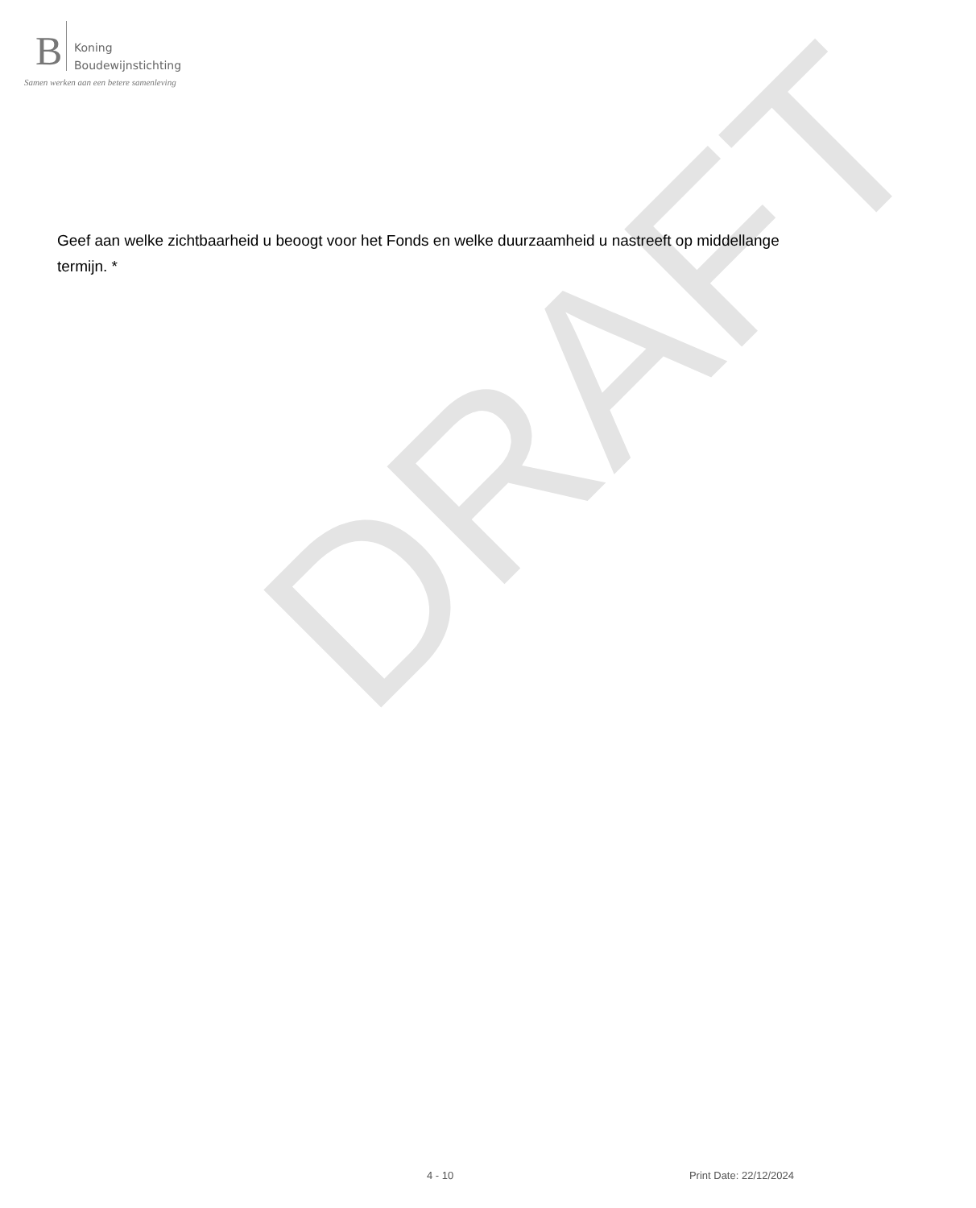B
Koning
Boudewijnstichting
Samen werken aan een betere samenleving
DRAFT
Geef aan welke zichtbaarheid u beoogt voor het Fonds en welke duurzaamheid u nastreeft op middellange termijn. *
4 - 10 Print Date: 22/12/2024